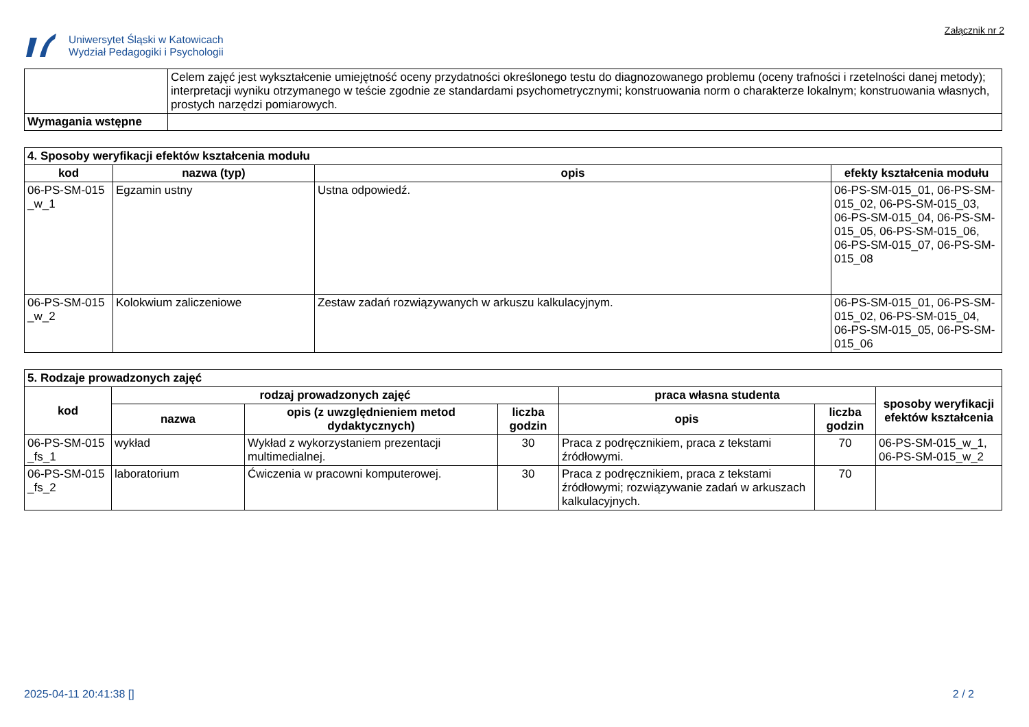Uniwersytet Śląski w Katowicach
Wydział Pedagogiki i Psychologii
Załącznik nr 2
| | Celem zajęć jest wykształcenie umiejętność oceny przydatności określonego testu do diagnozowanego problemu (oceny trafności i rzetelności danej metody); interpretacji wyniku otrzymanego w teście zgodnie ze standardami psychometrycznymi; konstruowania norm o charakterze lokalnym; konstruowania własnych, prostych narzędzi pomiarowych. |
| Wymagania wstępne | |
| 4. Sposoby weryfikacji efektów kształcenia modułu | | | |
| kod | nazwa (typ) | opis | efekty kształcenia modułu |
| 06-PS-SM-015 _w_1 | Egzamin ustny | Ustna odpowiedź. | 06-PS-SM-015_01, 06-PS-SM-015_02, 06-PS-SM-015_03, 06-PS-SM-015_04, 06-PS-SM-015_05, 06-PS-SM-015_06, 06-PS-SM-015_07, 06-PS-SM-015_08 |
| 06-PS-SM-015 _w_2 | Kolokwium zaliczeniowe | Zestaw zadań rozwiązywanych w arkuszu kalkulacyjnym. | 06-PS-SM-015_01, 06-PS-SM-015_02, 06-PS-SM-015_04, 06-PS-SM-015_05, 06-PS-SM-015_06 |
| 5. Rodzaje prowadzonych zajęć | | | | | | |
| kod | rodzaj prowadzonych zajęć | | | praca własna studenta | | sposoby weryfikacji efektów kształcenia |
| | nazwa | opis (z uwzględnieniem metod dydaktycznych) | liczba godzin | opis | liczba godzin | |
| 06-PS-SM-015 _fs_1 | wykład | Wykład z wykorzystaniem prezentacji multimedialnej. | 30 | Praca z podręcznikiem, praca z tekstami źródłowymi. | 70 | 06-PS-SM-015_w_1, 06-PS-SM-015_w_2 |
| 06-PS-SM-015 _fs_2 | laboratorium | Ćwiczenia w pracowni komputerowej. | 30 | Praca z podręcznikiem, praca z tekstami źródłowymi; rozwiązywanie zadań w arkuszach kalkulacyjnych. | 70 | |
2025-04-11 20:41:38 [] 2 / 2